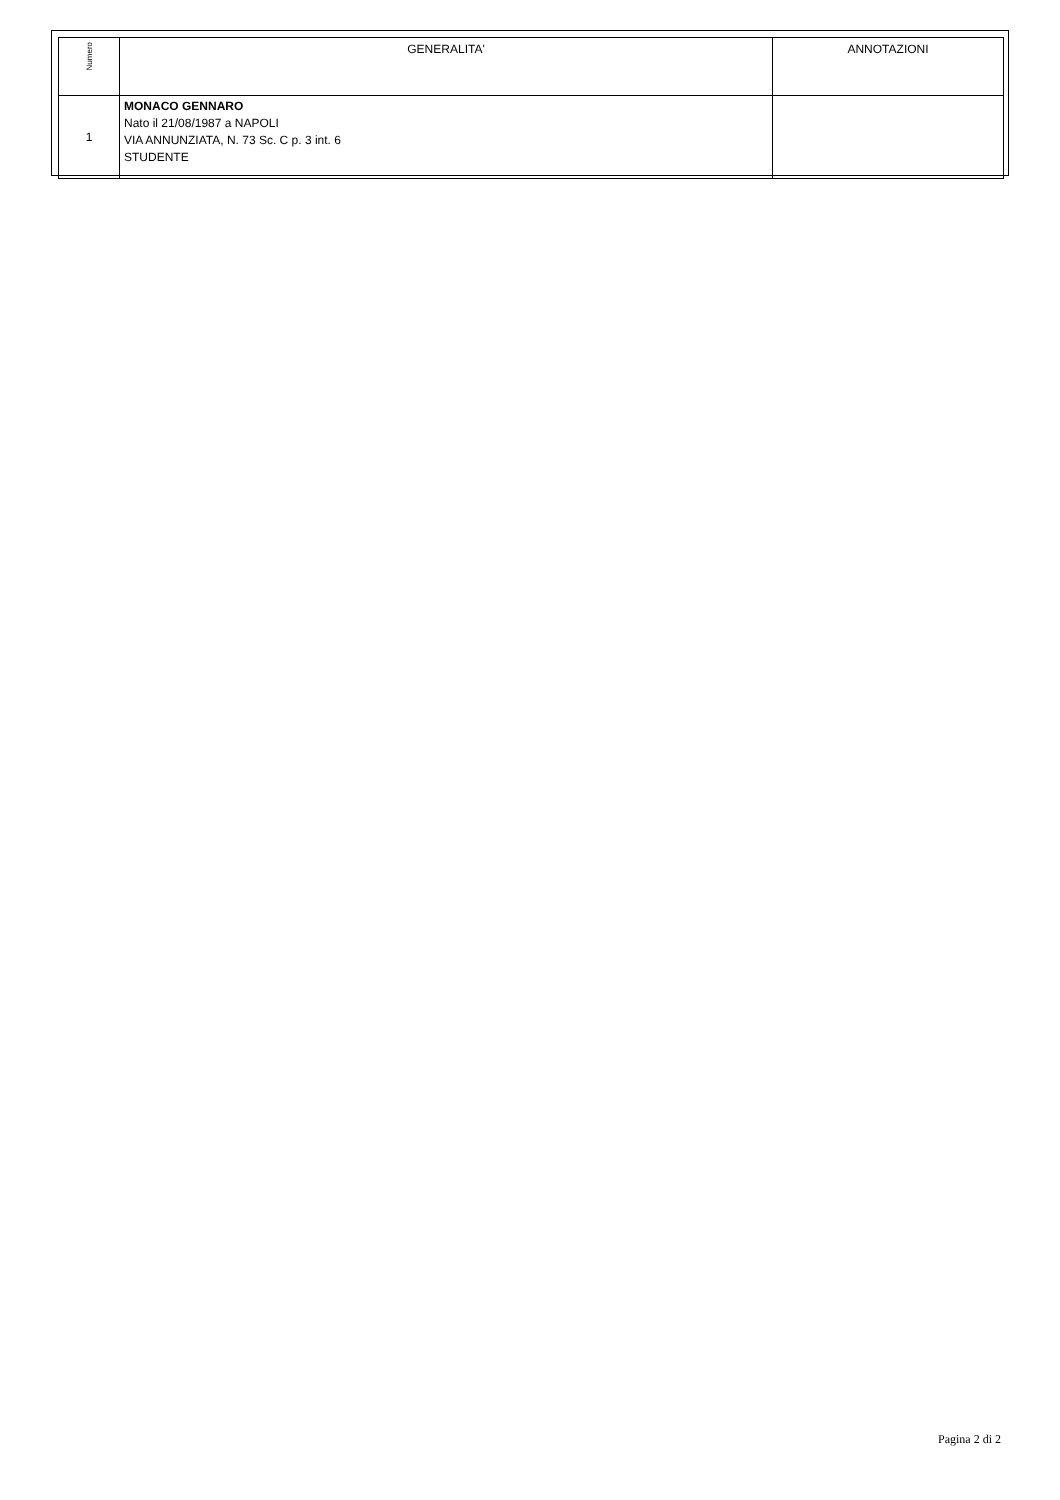| Numero | GENERALITA' | ANNOTAZIONI |
| --- | --- | --- |
| 1 | MONACO GENNARO Nato il 21/08/1987 a NAPOLI VIA ANNUNZIATA, N. 73 Sc. C p. 3 int. 6 STUDENTE | |
Pagina 2 di 2